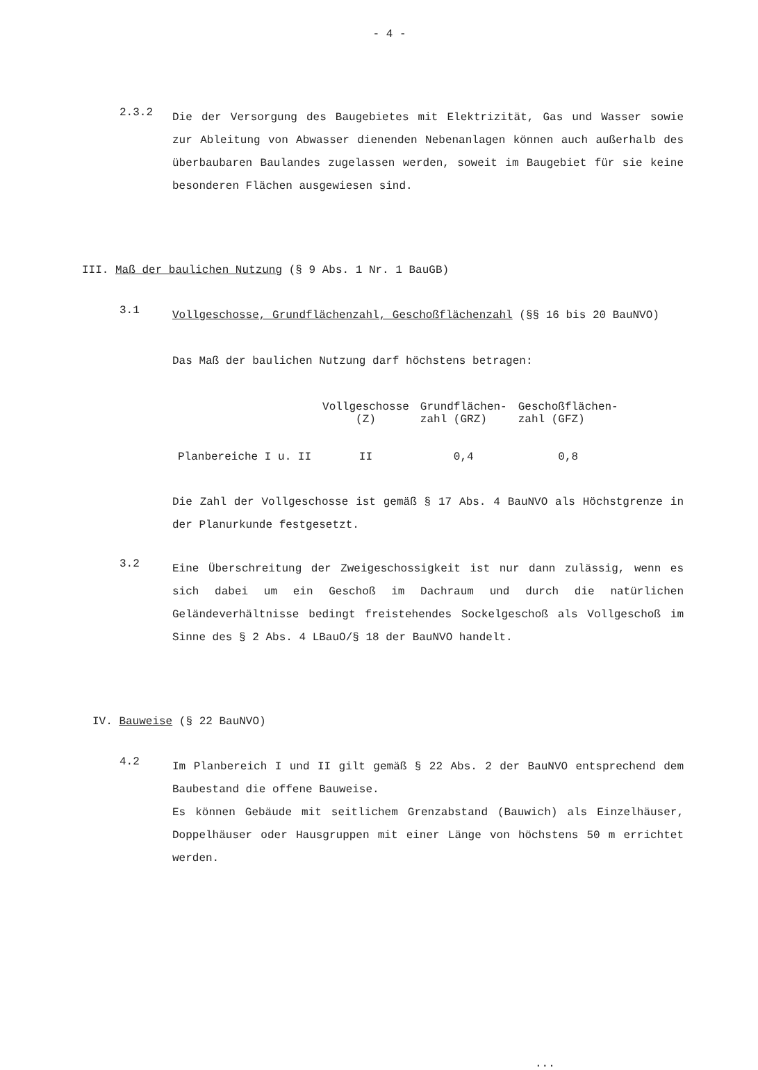- 4 -
2.3.2
Die der Versorgung des Baugebietes mit Elektrizität, Gas und Wasser sowie zur Ableitung von Abwasser dienenden Nebenanlagen können auch außerhalb des überbaubaren Baulandes zugelassen werden, soweit im Baugebiet für sie keine besonderen Flächen ausgewiesen sind.
III. Maß der baulichen Nutzung (§ 9 Abs. 1 Nr. 1 BauGB)
3.1
Vollgeschosse, Grundflächenzahl, Geschoßflächenzahl (§§ 16 bis 20 BauNVO)
Das Maß der baulichen Nutzung darf höchstens betragen:
| | Vollgeschosse (Z) | Grundflächen- zahl (GRZ) | Geschoßflächen- zahl (GFZ) |
| --- | --- | --- | --- |
| Planbereiche I u. II | II | 0,4 | 0,8 |
Die Zahl der Vollgeschosse ist gemäß § 17 Abs. 4 BauNVO als Höchstgrenze in der Planurkunde festgesetzt.
3.2
Eine Überschreitung der Zweigeschossigkeit ist nur dann zulässig, wenn es sich dabei um ein Geschoß im Dachraum und durch die natürlichen Geländeverhältnisse bedingt freistehendes Sockelgeschoß als Vollgeschoß im Sinne des § 2 Abs. 4 LBauO/§ 18 der BauNVO handelt.
IV. Bauweise (§ 22 BauNVO)
4.2
Im Planbereich I und II gilt gemäß § 22 Abs. 2 der BauNVO entsprechend dem Baubestand die offene Bauweise.
Es können Gebäude mit seitlichem Grenzabstand (Bauwich) als Einzelhäuser, Doppelhäuser oder Hausgruppen mit einer Länge von höchstens 50 m errichtet werden.
...